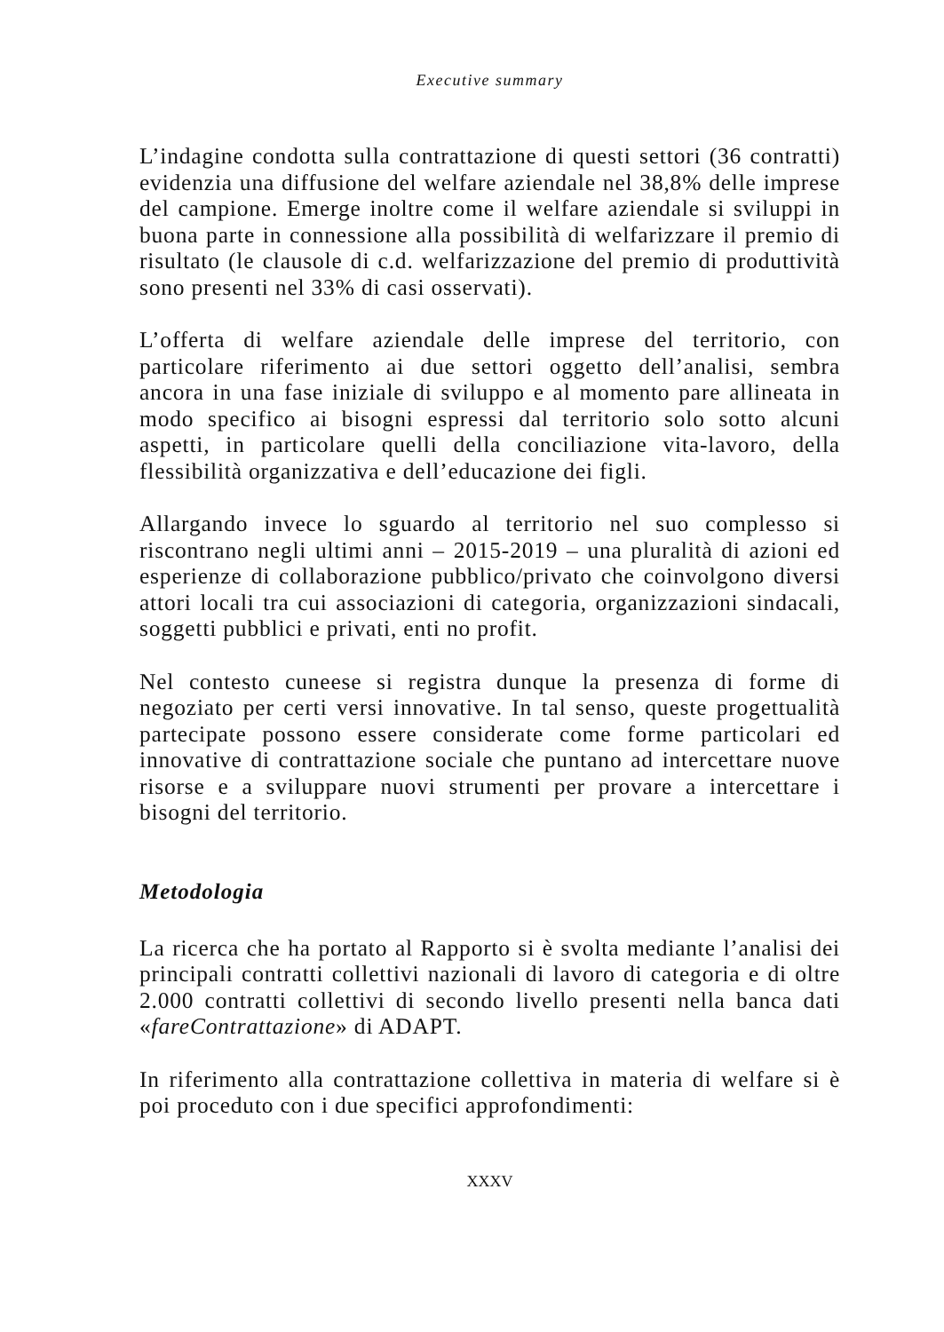Executive summary
L’indagine condotta sulla contrattazione di questi settori (36 contratti) evidenzia una diffusione del welfare aziendale nel 38,8% delle imprese del campione. Emerge inoltre come il welfare aziendale si sviluppi in buona parte in connessione alla possibilità di welfarizzare il premio di risultato (le clausole di c.d. welfarizzazione del premio di produttività sono presenti nel 33% di casi osservati).
L’offerta di welfare aziendale delle imprese del territorio, con particolare riferimento ai due settori oggetto dell’analisi, sembra ancora in una fase iniziale di sviluppo e al momento pare allineata in modo specifico ai bisogni espressi dal territorio solo sotto alcuni aspetti, in particolare quelli della conciliazione vita-lavoro, della flessibilità organizzativa e dell’educazione dei figli.
Allargando invece lo sguardo al territorio nel suo complesso si riscontrano negli ultimi anni – 2015-2019 – una pluralità di azioni ed esperienze di collaborazione pubblico/privato che coinvolgono diversi attori locali tra cui associazioni di categoria, organizzazioni sindacali, soggetti pubblici e privati, enti no profit.
Nel contesto cuneese si registra dunque la presenza di forme di negoziato per certi versi innovative. In tal senso, queste progettualità partecipate possono essere considerate come forme particolari ed innovative di contrattazione sociale che puntano ad intercettare nuove risorse e a sviluppare nuovi strumenti per provare a intercettare i bisogni del territorio.
Metodologia
La ricerca che ha portato al Rapporto si è svolta mediante l’analisi dei principali contratti collettivi nazionali di lavoro di categoria e di oltre 2.000 contratti collettivi di secondo livello presenti nella banca dati «fareContrattazione» di ADAPT.
In riferimento alla contrattazione collettiva in materia di welfare si è poi proceduto con i due specifici approfondimenti:
XXXV